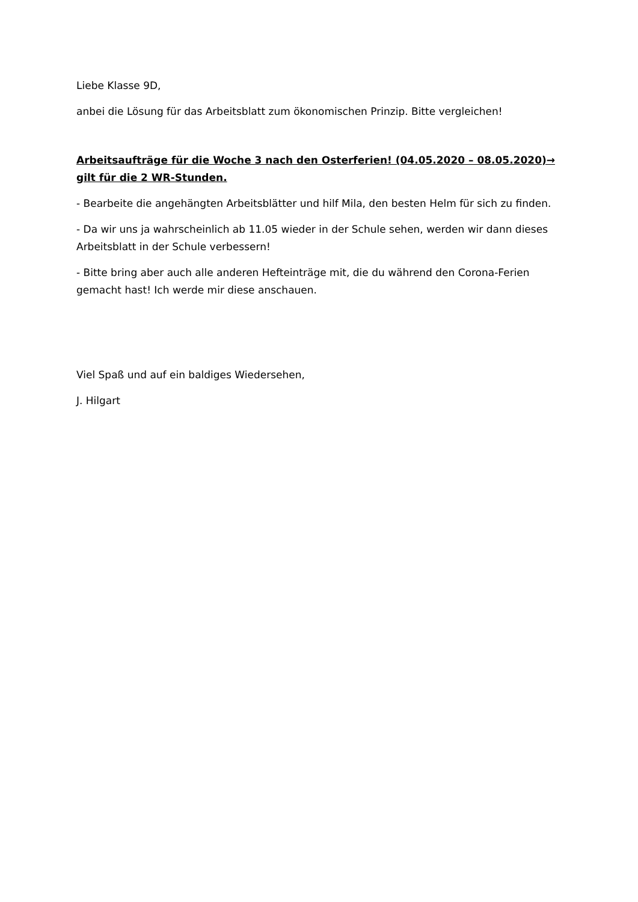Liebe Klasse 9D,
anbei die Lösung für das Arbeitsblatt zum ökonomischen Prinzip. Bitte vergleichen!
Arbeitsaufträge für die Woche 3 nach den Osterferien! (04.05.2020 – 08.05.2020)→ gilt für die 2 WR-Stunden.
- Bearbeite die angehängten Arbeitsblätter und hilf Mila, den besten Helm für sich zu finden.
- Da wir uns ja wahrscheinlich ab 11.05 wieder in der Schule sehen, werden wir dann dieses Arbeitsblatt in der Schule verbessern!
- Bitte bring aber auch alle anderen Hefteinträge mit, die du während den Corona-Ferien gemacht hast! Ich werde mir diese anschauen.
Viel Spaß und auf ein baldiges Wiedersehen,
J. Hilgart